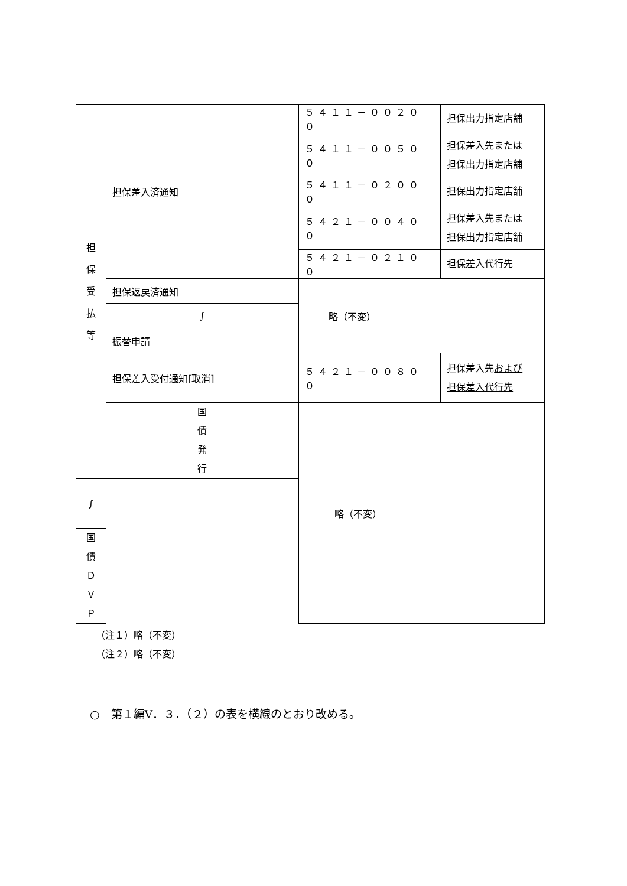| 担 保 受 払 等 | 担保差入済通知 | ５４１１－００２００ | 担保出力指定店舗 |
| | | ５４１１－００５００ | 担保差入先または 担保出力指定店舗 |
| | | ５４１１－０２０００ | 担保出力指定店舗 |
| | | ５４２１－００４００ | 担保差入先または 担保出力指定店舗 |
| | | ５４２１－０２１００ | 担保差入代行先 |
| | 担保返戻済通知 | 略（不変） | |
| | ∫ | | |
| | 振替申請 | | |
| | 担保差入受付通知[取消] | ５４２１－００８００ | 担保差入先 および 担保差入代行先 |
| | 国 債 発 行 | 略（不変） | |
| ∫ | | | |
| 国 債 Ｄ Ｖ Ｐ | | | |
（注１）略（不変）
（注２）略（不変）
○　第１編Ⅴ．３．（２）の表を横線のとおり改める。